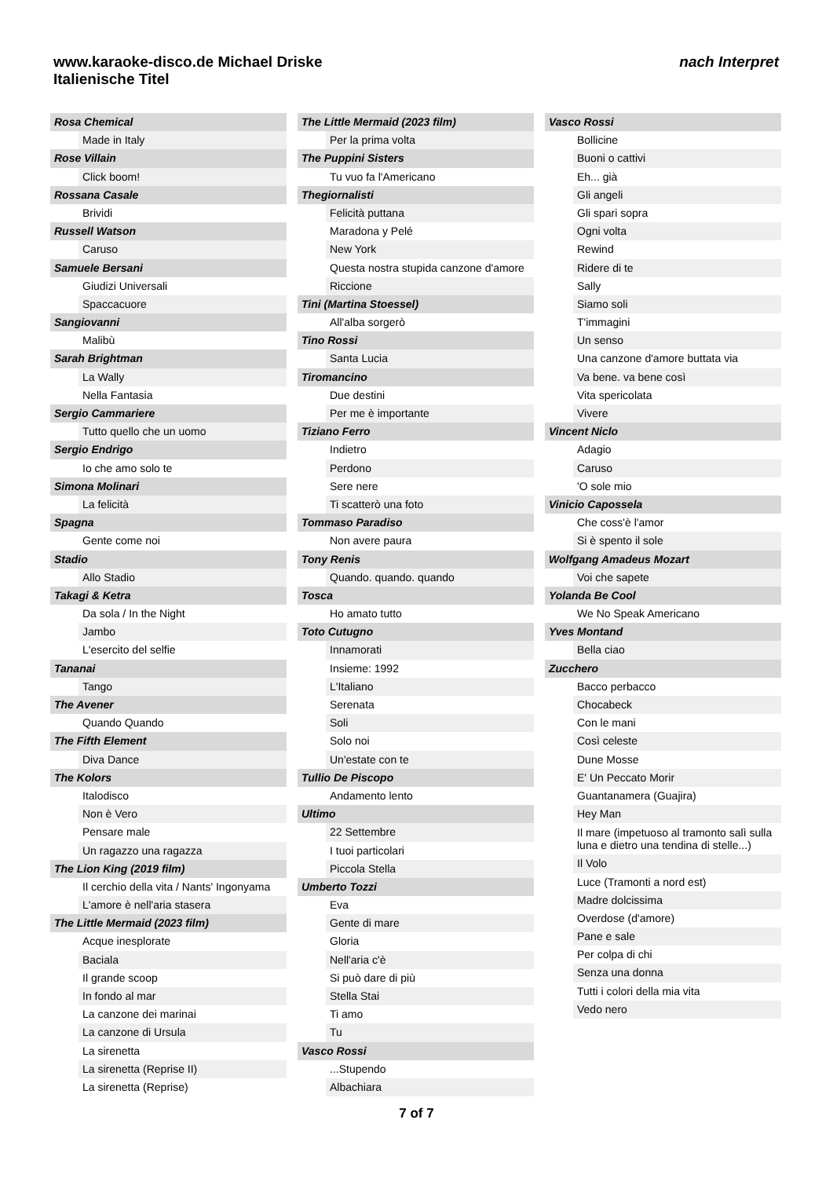www.karaoke-disco.de Michael Driske
Italienische Titel
nach Interpret
Rosa Chemical
Made in Italy
Rose Villain
Click boom!
Rossana Casale
Brividi
Russell Watson
Caruso
Samuele Bersani
Giudizi Universali
Spaccacuore
Sangiovanni
Malibù
Sarah Brightman
La Wally
Nella Fantasia
Sergio Cammariere
Tutto quello che un uomo
Sergio Endrigo
Io che amo solo te
Simona Molinari
La felicità
Spagna
Gente come noi
Stadio
Allo Stadio
Takagi & Ketra
Da sola / In the Night
Jambo
L'esercito del selfie
Tananai
Tango
The Avener
Quando Quando
The Fifth Element
Diva Dance
The Kolors
Italodisco
Non è Vero
Pensare male
Un ragazzo una ragazza
The Lion King (2019 film)
Il cerchio della vita / Nants' Ingonyama
L'amore è nell'aria stasera
The Little Mermaid (2023 film)
Acque inesplorate
Baciala
Il grande scoop
In fondo al mar
La canzone dei marinai
La canzone di Ursula
La sirenetta
La sirenetta (Reprise II)
La sirenetta (Reprise)
The Little Mermaid (2023 film)
Per la prima volta
The Puppini Sisters
Tu vuo fa l'Americano
Thegiornalisti
Felicità puttana
Maradona y Pelé
New York
Questa nostra stupida canzone d'amore
Riccione
Tini (Martina Stoessel)
All'alba sorgerò
Tino Rossi
Santa Lucia
Tiromancino
Due destini
Per me è importante
Tiziano Ferro
Indietro
Perdono
Sere nere
Ti scatterò una foto
Tommaso Paradiso
Non avere paura
Tony Renis
Quando. quando. quando
Tosca
Ho amato tutto
Toto Cutugno
Innamorati
Insieme: 1992
L'Italiano
Serenata
Soli
Solo noi
Un'estate con te
Tullio De Piscopo
Andamento lento
Ultimo
22 Settembre
I tuoi particolari
Piccola Stella
Umberto Tozzi
Eva
Gente di mare
Gloria
Nell'aria c'è
Si può dare di più
Stella Stai
Ti amo
Tu
Vasco Rossi
...Stupendo
Albachiara
Vasco Rossi
Bollicine
Buoni o cattivi
Eh... già
Gli angeli
Gli spari sopra
Ogni volta
Rewind
Ridere di te
Sally
Siamo soli
T'immagini
Un senso
Una canzone d'amore buttata via
Va bene. va bene così
Vita spericolata
Vivere
Vincent Niclo
Adagio
Caruso
'O sole mio
Vinicio Capossela
Che coss'è l'amor
Si è spento il sole
Wolfgang Amadeus Mozart
Voi che sapete
Yolanda Be Cool
We No Speak Americano
Yves Montand
Bella ciao
Zucchero
Bacco perbacco
Chocabeck
Con le mani
Così celeste
Dune Mosse
E' Un Peccato Morir
Guantanamera (Guajira)
Hey Man
Il mare (impetuoso al tramonto salì sulla luna e dietro una tendina di stelle...)
Il Volo
Luce (Tramonti a nord est)
Madre dolcissima
Overdose (d'amore)
Pane e sale
Per colpa di chi
Senza una donna
Tutti i colori della mia vita
Vedo nero
7 of 7